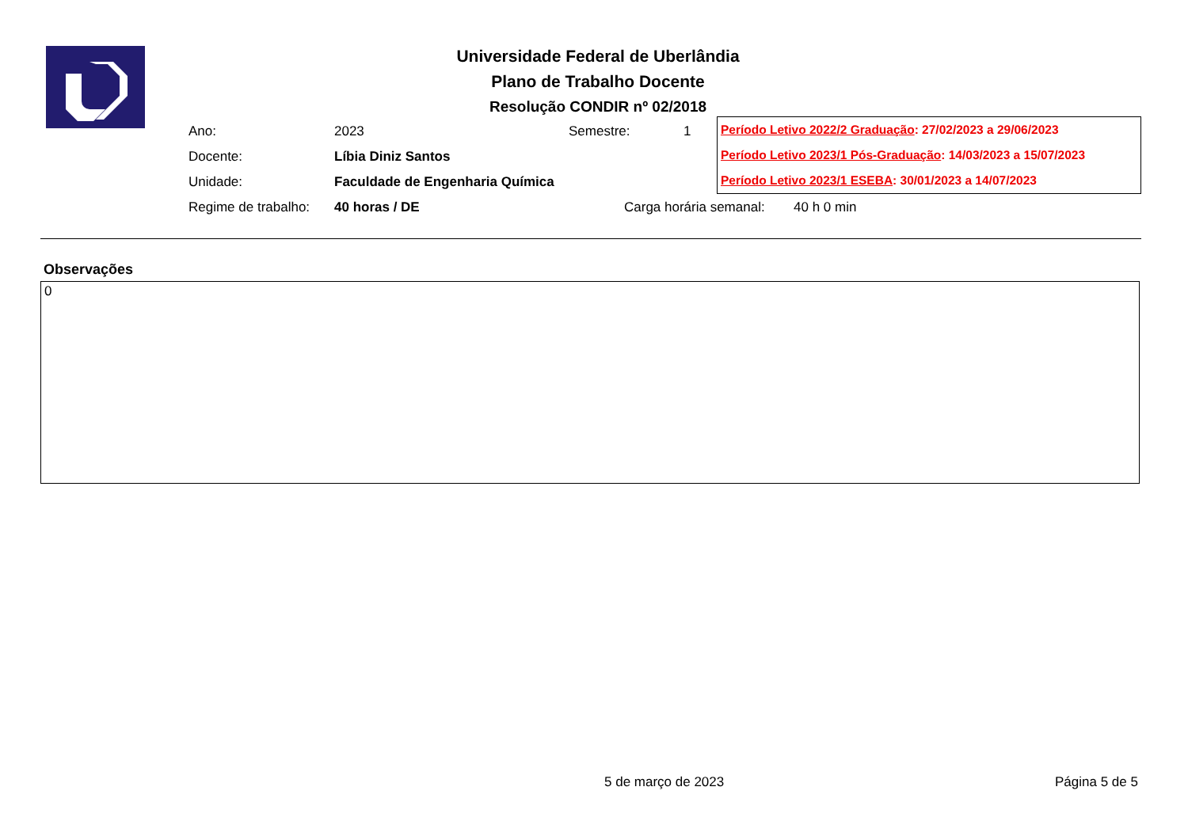Universidade Federal de Uberlândia
Plano de Trabalho Docente
Resolução CONDIR nº 02/2018
Ano: 2023 Semestre: 1
Docente: Líbia Diniz Santos
Unidade: Faculdade de Engenharia Química
Regime de trabalho: 40 horas / DE Carga horária semanal: 40 h 0 min
Período Letivo 2022/2 Graduação: 27/02/2023 a 29/06/2023
Período Letivo 2023/1 Pós-Graduação: 14/03/2023 a 15/07/2023
Período Letivo 2023/1 ESEBA: 30/01/2023 a 14/07/2023
Observações
0
5 de março de 2023 Página 5 de 5